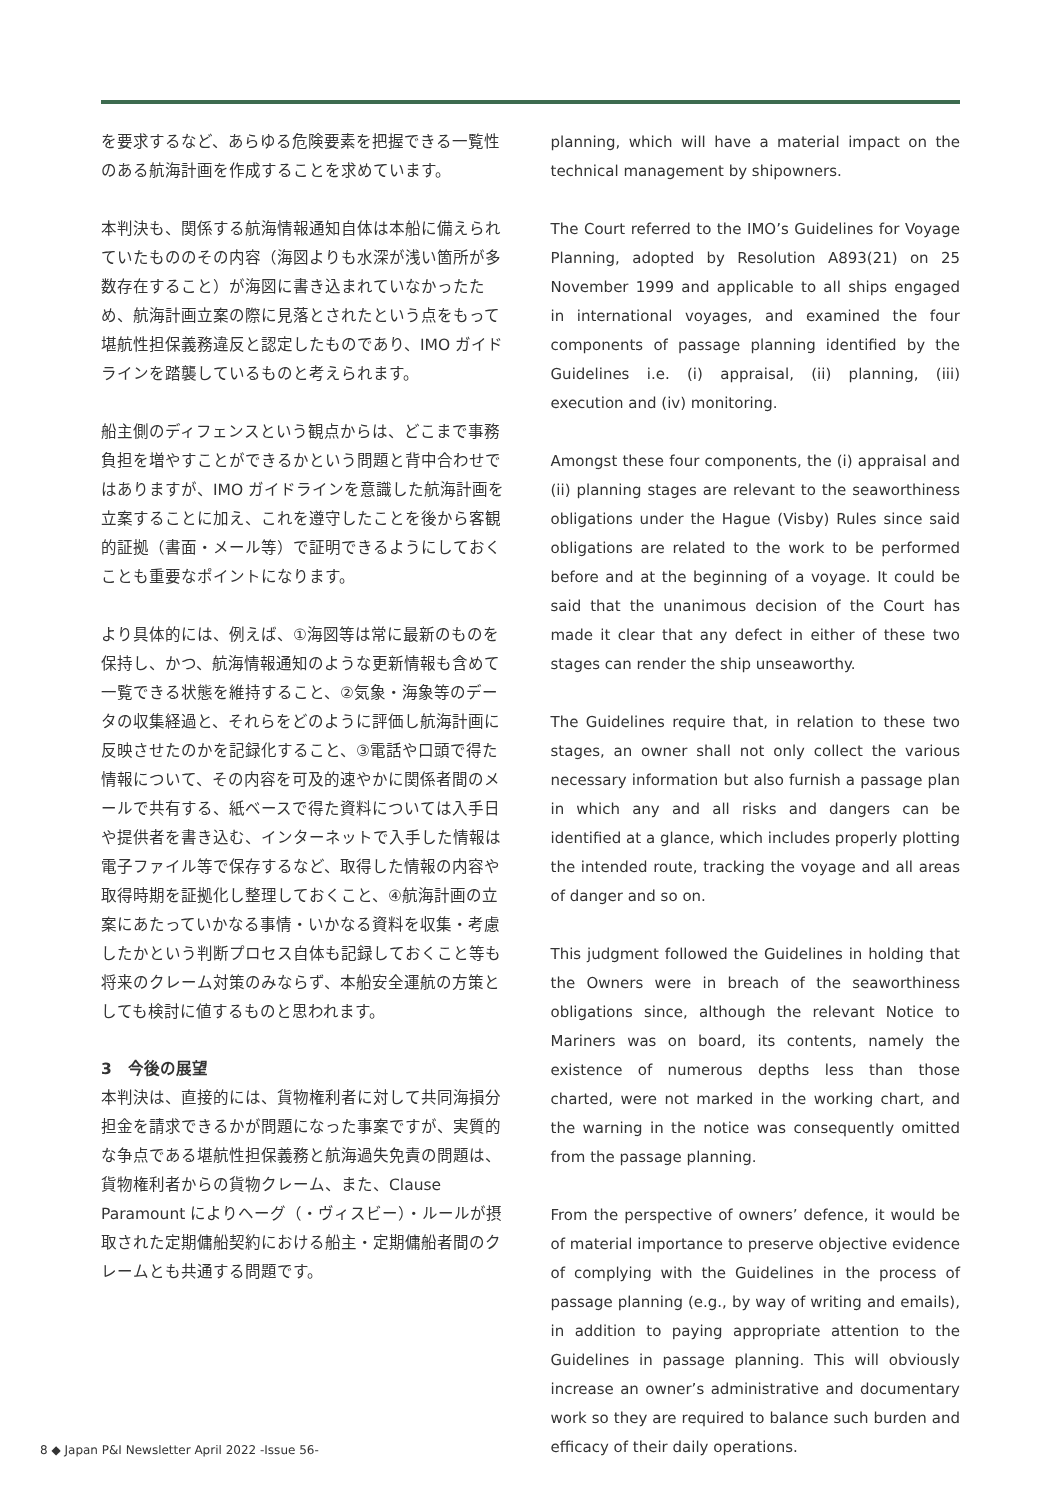を要求するなど、あらゆる危険要素を把握できる一覧性のある航海計画を作成することを求めています。
本判決も、関係する航海情報通知自体は本船に備えられていたもののその内容（海図よりも水深が浅い箇所が多数存在すること）が海図に書き込まれていなかったため、航海計画立案の際に見落とされたという点をもって堪航性担保義務違反と認定したものであり、IMO ガイドラインを踏襲しているものと考えられます。
船主側のディフェンスという観点からは、どこまで事務負担を増やすことができるかという問題と背中合わせではありますが、IMO ガイドラインを意識した航海計画を立案することに加え、これを遵守したことを後から客観的証拠（書面・メール等）で証明できるようにしておくことも重要なポイントになります。
より具体的には、例えば、①海図等は常に最新のものを保持し、かつ、航海情報通知のような更新情報も含めて一覧できる状態を維持すること、②気象・海象等のデータの収集経過と、それらをどのように評価し航海計画に反映させたのかを記録化すること、③電話や口頭で得た情報について、その内容を可及的速やかに関係者間のメールで共有する、紙ベースで得た資料については入手日や提供者を書き込む、インターネットで入手した情報は電子ファイル等で保存するなど、取得した情報の内容や取得時期を証拠化し整理しておくこと、④航海計画の立案にあたっていかなる事情・いかなる資料を収集・考慮したかという判断プロセス自体も記録しておくこと等も将来のクレーム対策のみならず、本船安全運航の方策としても検討に値するものと思われます。
3　今後の展望
本判決は、直接的には、貨物権利者に対して共同海損分担金を請求できるかが問題になった事案ですが、実質的な争点である堪航性担保義務と航海過失免責の問題は、貨物権利者からの貨物クレーム、また、Clause Paramount によりヘーグ（・ヴィスビー）・ルールが摂取された定期傭船契約における船主・定期傭船者間のクレームとも共通する問題です。
planning, which will have a material impact on the technical management by shipowners.
The Court referred to the IMO’s Guidelines for Voyage Planning, adopted by Resolution A893(21) on 25 November 1999 and applicable to all ships engaged in international voyages, and examined the four components of passage planning identified by the Guidelines i.e. (i) appraisal, (ii) planning, (iii) execution and (iv) monitoring.
Amongst these four components, the (i) appraisal and (ii) planning stages are relevant to the seaworthiness obligations under the Hague (Visby) Rules since said obligations are related to the work to be performed before and at the beginning of a voyage. It could be said that the unanimous decision of the Court has made it clear that any defect in either of these two stages can render the ship unseaworthy.
The Guidelines require that, in relation to these two stages, an owner shall not only collect the various necessary information but also furnish a passage plan in which any and all risks and dangers can be identified at a glance, which includes properly plotting the intended route, tracking the voyage and all areas of danger and so on.
This judgment followed the Guidelines in holding that the Owners were in breach of the seaworthiness obligations since, although the relevant Notice to Mariners was on board, its contents, namely the existence of numerous depths less than those charted, were not marked in the working chart, and the warning in the notice was consequently omitted from the passage planning.
From the perspective of owners’ defence, it would be of material importance to preserve objective evidence of complying with the Guidelines in the process of passage planning (e.g., by way of writing and emails), in addition to paying appropriate attention to the Guidelines in passage planning. This will obviously increase an owner’s administrative and documentary work so they are required to balance such burden and efficacy of their daily operations.
8 ◆ Japan P&I Newsletter April 2022 -Issue 56-